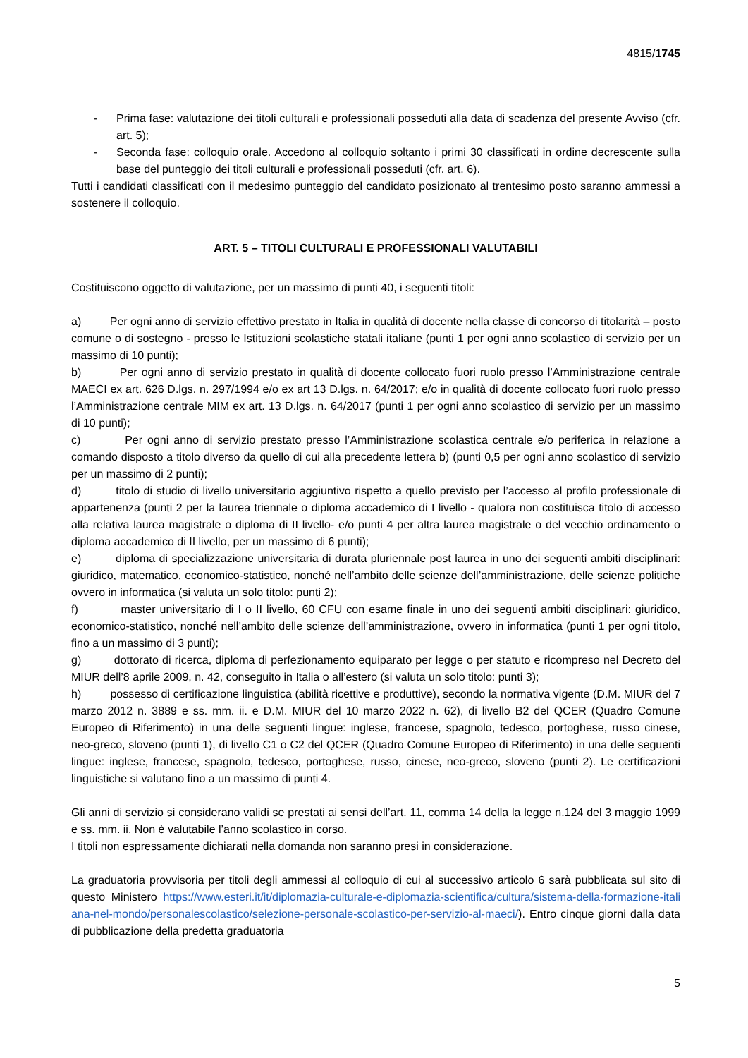4815/1745
- Prima fase: valutazione dei titoli culturali e professionali posseduti alla data di scadenza del presente Avviso (cfr. art. 5);
- Seconda fase: colloquio orale. Accedono al colloquio soltanto i primi 30 classificati in ordine decrescente sulla base del punteggio dei titoli culturali e professionali posseduti (cfr. art. 6).
Tutti i candidati classificati con il medesimo punteggio del candidato posizionato al trentesimo posto saranno ammessi a sostenere il colloquio.
ART. 5 – TITOLI CULTURALI E PROFESSIONALI VALUTABILI
Costituiscono oggetto di valutazione, per un massimo di punti 40, i seguenti titoli:
a) Per ogni anno di servizio effettivo prestato in Italia in qualità di docente nella classe di concorso di titolarità – posto comune o di sostegno - presso le Istituzioni scolastiche statali italiane (punti 1 per ogni anno scolastico di servizio per un massimo di 10 punti);
b) Per ogni anno di servizio prestato in qualità di docente collocato fuori ruolo presso l’Amministrazione centrale MAECI ex art. 626 D.lgs. n. 297/1994 e/o ex art 13 D.lgs. n. 64/2017; e/o in qualità di docente collocato fuori ruolo presso l’Amministrazione centrale MIM ex art. 13 D.lgs. n. 64/2017 (punti 1 per ogni anno scolastico di servizio per un massimo di 10 punti);
c) Per ogni anno di servizio prestato presso l’Amministrazione scolastica centrale e/o periferica in relazione a comando disposto a titolo diverso da quello di cui alla precedente lettera b) (punti 0,5 per ogni anno scolastico di servizio per un massimo di 2 punti);
d) titolo di studio di livello universitario aggiuntivo rispetto a quello previsto per l’accesso al profilo professionale di appartenenza (punti 2 per la laurea triennale o diploma accademico di I livello - qualora non costituisca titolo di accesso alla relativa laurea magistrale o diploma di II livello- e/o punti 4 per altra laurea magistrale o del vecchio ordinamento o diploma accademico di II livello, per un massimo di 6 punti);
e) diploma di specializzazione universitaria di durata pluriennale post laurea in uno dei seguenti ambiti disciplinari: giuridico, matematico, economico-statistico, nonché nell’ambito delle scienze dell’amministrazione, delle scienze politiche ovvero in informatica (si valuta un solo titolo: punti 2);
f) master universitario di I o II livello, 60 CFU con esame finale in uno dei seguenti ambiti disciplinari: giuridico, economico-statistico, nonché nell’ambito delle scienze dell’amministrazione, ovvero in informatica (punti 1 per ogni titolo, fino a un massimo di 3 punti);
g) dottorato di ricerca, diploma di perfezionamento equiparato per legge o per statuto e ricompreso nel Decreto del MIUR dell’8 aprile 2009, n. 42, conseguito in Italia o all’estero (si valuta un solo titolo: punti 3);
h) possesso di certificazione linguistica (abilità ricettive e produttive), secondo la normativa vigente (D.M. MIUR del 7 marzo 2012 n. 3889 e ss. mm. ii. e D.M. MIUR del 10 marzo 2022 n. 62), di livello B2 del QCER (Quadro Comune Europeo di Riferimento) in una delle seguenti lingue: inglese, francese, spagnolo, tedesco, portoghese, russo cinese, neo-greco, sloveno (punti 1), di livello C1 o C2 del QCER (Quadro Comune Europeo di Riferimento) in una delle seguenti lingue: inglese, francese, spagnolo, tedesco, portoghese, russo, cinese, neo-greco, sloveno (punti 2). Le certificazioni linguistiche si valutano fino a un massimo di punti 4.
Gli anni di servizio si considerano validi se prestati ai sensi dell’art. 11, comma 14 della la legge n.124 del 3 maggio 1999 e ss. mm. ii. Non è valutabile l’anno scolastico in corso.
I titoli non espressamente dichiarati nella domanda non saranno presi in considerazione.
La graduatoria provvisoria per titoli degli ammessi al colloquio di cui al successivo articolo 6 sarà pubblicata sul sito di questo Ministero https://www.esteri.it/it/diplomazia-culturale-e-diplomazia-scientifica/cultura/sistema-della-formazione-italiana-nel-mondo/personalescolastico/selezione-personale-scolastico-per-servizio-al-maeci/). Entro cinque giorni dalla data di pubblicazione della predetta graduatoria
5